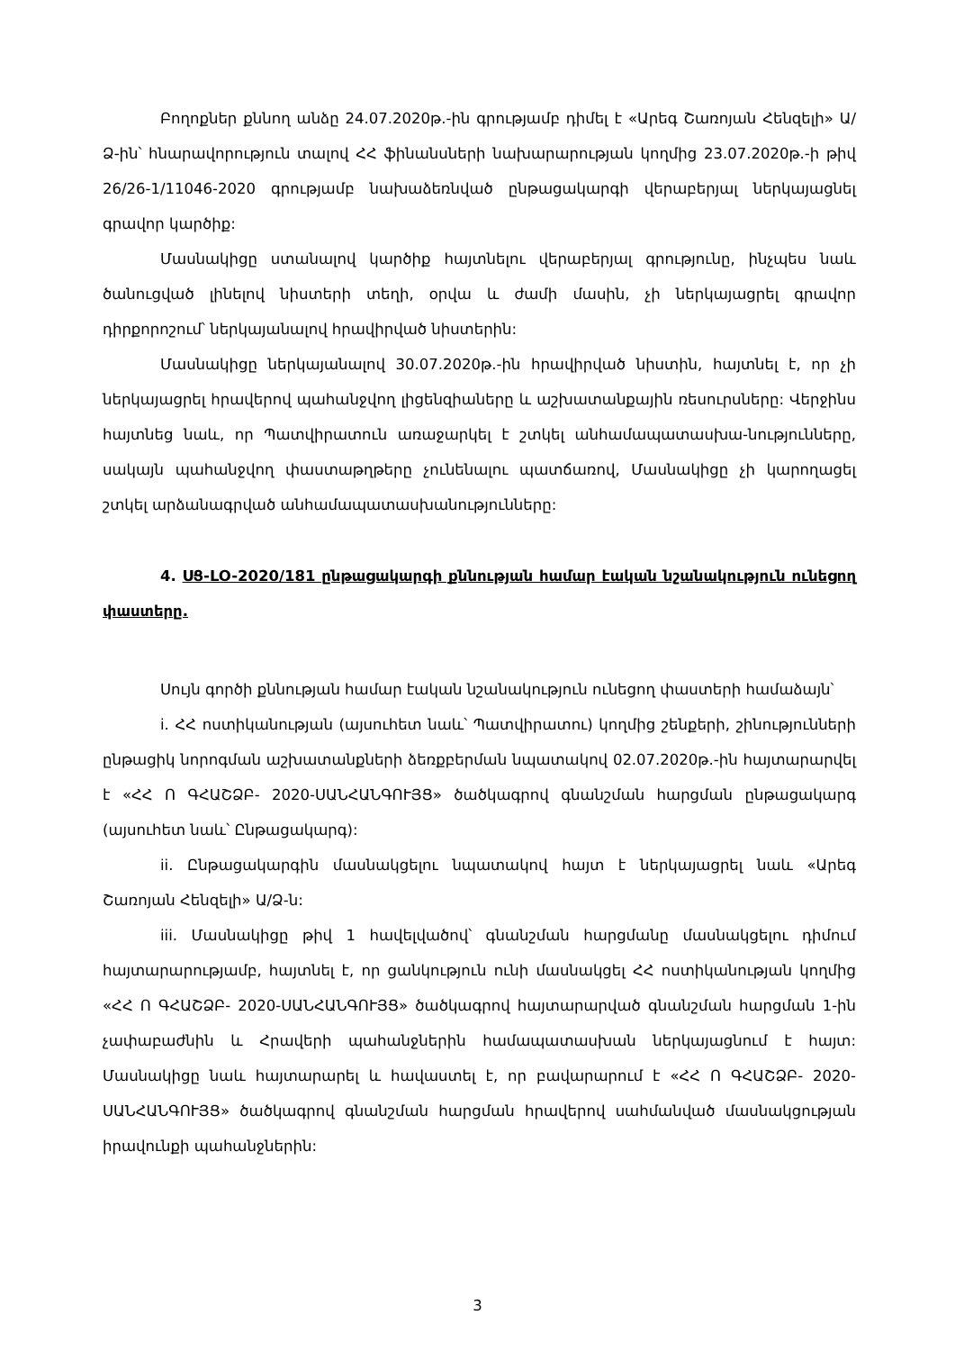Բողոքներ քննող անձը 24.07.2020թ.-ին գրությամբ դիմել է «Արեգ Շառոյան Հենզելի» Ա/Ձ-ին՝ հնարավորություն տալով ՀՀ ֆինանսների նախարարության կողմից 23.07.2020թ.-ի թիվ 26/26-1/11046-2020 գրությամբ նախաձեռնված ընթացակարգի վերաբերյալ ներկայացնել գրավոր կարծիք:
Մասնակիցը ստանալով կարծիք հայտնելու վերաբերյալ գրությունը, ինչպես նաև ծանուցված լինելով նիստերի տեղի, օրվա և ժամի մասին, չի ներկայացրել գրավոր դիրքորոշում՝ ներկայանալով հրավիրված նիստերին:
Մասնակիցը ներկայանալով 30.07.2020թ.-ին հրավիրված նիստին, հայտնել է, որ չի ներկայացրել հրավերով պահանջվող լիցենզիաները և աշխատանքային ռեսուրսները: Վերջինս հայտնեց նաև, որ Պատվիրատուն առաջարկել է շտկել անհամապատասխա-նությունները, սակայն պահանջվող փաստաթղթերը չունենալու պատճառով, Մասնակիցը չի կարողացել շտկել արձանագրված անհամապատասխանությունները:
4. ՍՑ-LO-2020/181 ընթացակարգի քննության համար էական նշանակություն ունեցող փաստերը.
Սույն գործի քննության համար էական նշանակություն ունեցող փաստերի համաձայն՝
i. ՀՀ ոստիկանության (այսուհետ նաև՝ Պատվիրատու) կողմից շենքերի, շինությունների ընթացիկ նորոգման աշխատանքների ձեռքբերման նպատակով 02.07.2020թ.-ին հայտարարվել է «ՀՀ Ո ԳՀԱՇՁԲ- 2020-ՍԱՆՀԱՆԳՈՒՅՑ» ծածկագրով գնանշման հարցման ընթացակարգ (այսուհետ նաև՝ Ընթացակարգ):
ii. Ընթացակարգին մասնակցելու նպատակով հայտ է ներկայացրել նաև «Արեգ Շառոյան Հենզելի» Ա/Ձ-ն:
iii. Մասնակիցը թիվ 1 հավելվածով՝ գնանշման հարցմանը մասնակցելու դիմում հայտարարությամբ, հայտնել է, որ ցանկություն ունի մասնակցել ՀՀ ոստիկանության կողմից «ՀՀ Ո ԳՀԱՇՁԲ- 2020-ՍԱՆՀԱՆԳՈՒՅՑ» ծածկագրով հայտարարված գնանշման հարցման 1-ին չափաբաժնին և Հրավերի պահանջներին համապատասխան ներկայացնում է հայտ: Մասնակիցը նաև հայտարարել և հավաստել է, որ բավարարում է «ՀՀ Ո ԳՀԱՇՁԲ- 2020-ՍԱՆՀԱՆԳՈՒՅՑ» ծածկագրով գնանշման հարցման հրավերով սահմանված մասնակցության իրավունքի պահանջներին:
3